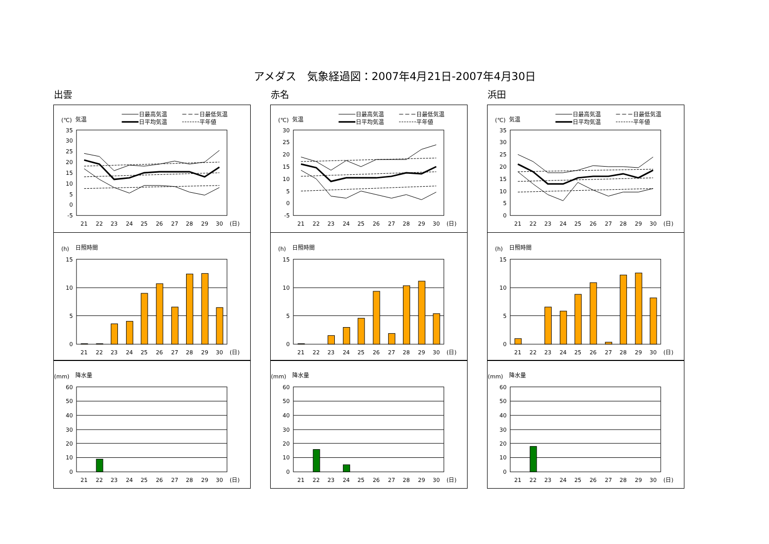アメダス　気象経過図：2007年4月21日-2007年4月30日
出雲
(℃)
気温
日最高気温
日最低気温
日平均気温
平年値
35
30
25
20
15
10
5
0
-5
21
22
23
24
25
26
27
28
29
30
(日)
(h)
日照時間
15
10
5
0
21
22
23
24
25
26
27
28
29
30
(日)
(mm)
降水量
60
50
40
30
20
10
0
21
22
23
24
25
26
27
28
29
30
(日)
赤名
(℃)
気温
日最高気温
日最低気温
日平均気温
平年値
30
25
20
15
10
5
0
-5
21
22
23
24
25
26
27
28
29
30
(日)
(h)
日照時間
15
10
5
0
21
22
23
24
25
26
27
28
29
30
(日)
(mm)
降水量
60
50
40
30
20
10
0
21
22
23
24
25
26
27
28
29
30
(日)
浜田
(℃)
気温
日最高気温
日最低気温
日平均気温
平年値
35
30
25
20
15
10
5
0
21
22
23
24
25
26
27
28
29
30
(日)
(h)
日照時間
15
10
5
0
21
22
23
24
25
26
27
28
29
30
(日)
(mm)
降水量
60
50
40
30
20
10
0
21
22
23
24
25
26
27
28
29
30
(日)